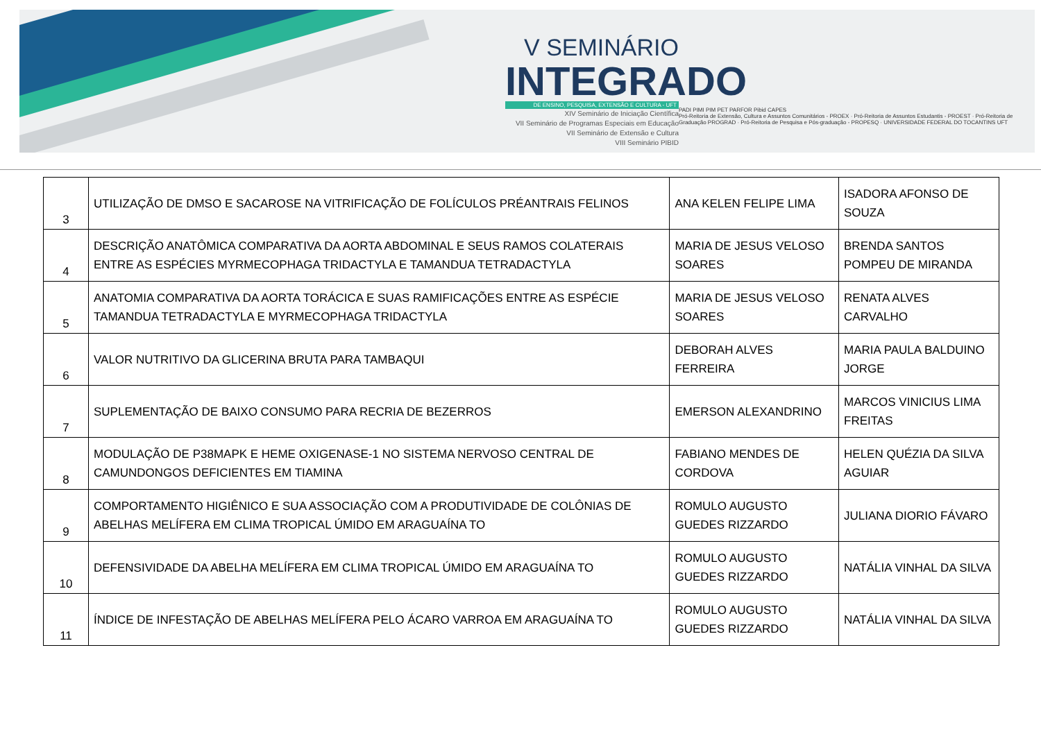V SEMINÁRIO
INTEGRADO
DE ENSINO, PESQUISA, EXTENSÃO E CULTURA - UFT
XIV Seminário de Iniciação Científica
VII Seminário de Programas Especiais em Educação
VII Seminário de Extensão e Cultura
VIII Seminário PIBID
PADI PIMI PIM PET PARFOR Pibid CAPES
Pró-Reitoria de Extensão, Cultura e Assuntos Comunitários - PROEX · Pró-Reitoria de Assuntos Estudantis - PROEST · Pró-Reitoria de Graduação PROGRAD · Pró-Reitoria de Pesquisa e Pós-graduação - PROPESQ · UNIVERSIDADE FEDERAL DO TOCANTINS UFT
| 3 | UTILIZAÇÃO DE DMSO E SACAROSE NA VITRIFICAÇÃO DE FOLÍCULOS PRÉANTRAIS FELINOS | ANA KELEN FELIPE LIMA | ISADORA AFONSO DE SOUZA |
| 4 | DESCRIÇÃO ANATÔMICA COMPARATIVA DA AORTA ABDOMINAL E SEUS RAMOS COLATERAIS ENTRE AS ESPÉCIES MYRMECOPHAGA TRIDACTYLA E TAMANDUA TETRADACTYLA | MARIA DE JESUS VELOSO SOARES | BRENDA SANTOS POMPEU DE MIRANDA |
| 5 | ANATOMIA COMPARATIVA DA AORTA TORÁCICA E SUAS RAMIFICAÇÕES ENTRE AS ESPÉCIE TAMANDUA TETRADACTYLA E MYRMECOPHAGA TRIDACTYLA | MARIA DE JESUS VELOSO SOARES | RENATA ALVES CARVALHO |
| 6 | VALOR NUTRITIVO DA GLICERINA BRUTA PARA TAMBAQUI | DEBORAH ALVES FERREIRA | MARIA PAULA BALDUINO JORGE |
| 7 | SUPLEMENTAÇÃO DE BAIXO CONSUMO PARA RECRIA DE BEZERROS | EMERSON ALEXANDRINO | MARCOS VINICIUS LIMA FREITAS |
| 8 | MODULAÇÃO DE P38MAPK E HEME OXIGENASE-1 NO SISTEMA NERVOSO CENTRAL DE CAMUNDONGOS DEFICIENTES EM TIAMINA | FABIANO MENDES DE CORDOVA | HELEN QUÉZIA DA SILVA AGUIAR |
| 9 | COMPORTAMENTO HIGIÊNICO E SUA ASSOCIAÇÃO COM A PRODUTIVIDADE DE COLÔNIAS DE ABELHAS MELÍFERA EM CLIMA TROPICAL ÚMIDO EM ARAGUAÍNA TO | ROMULO AUGUSTO GUEDES RIZZARDO | JULIANA DIORIO FÁVARO |
| 10 | DEFENSIVIDADE DA ABELHA MELÍFERA EM CLIMA TROPICAL ÚMIDO EM ARAGUAÍNA TO | ROMULO AUGUSTO GUEDES RIZZARDO | NATÁLIA VINHAL DA SILVA |
| 11 | ÍNDICE DE INFESTAÇÃO DE ABELHAS MELÍFERA PELO ÁCARO VARROA EM ARAGUAÍNA TO | ROMULO AUGUSTO GUEDES RIZZARDO | NATÁLIA VINHAL DA SILVA |